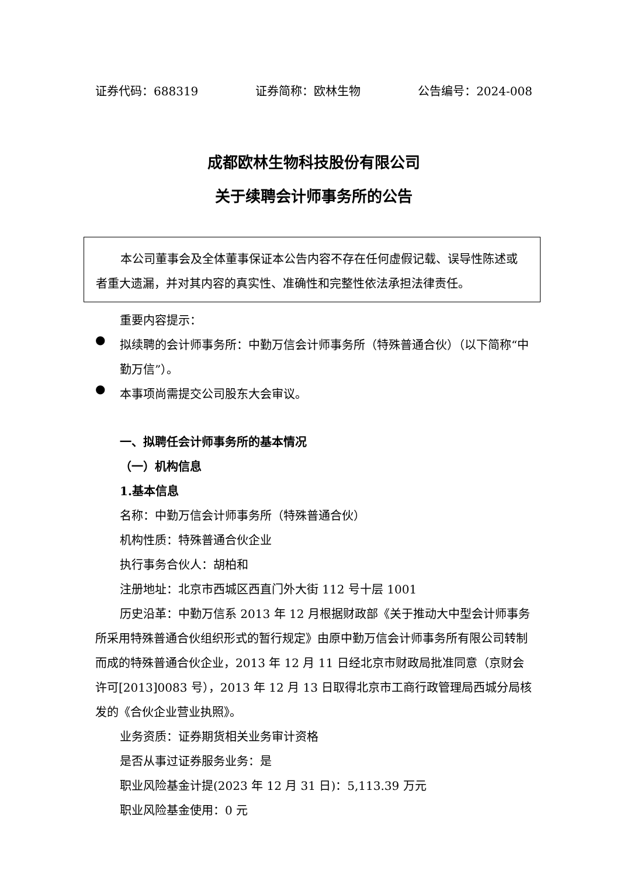证券代码：688319 证券简称：欧林生物 公告编号：2024-008
成都欧林生物科技股份有限公司
关于续聘会计师事务所的公告
本公司董事会及全体董事保证本公告内容不存在任何虚假记载、误导性陈述或者重大遗漏，并对其内容的真实性、准确性和完整性依法承担法律责任。
重要内容提示：
●
拟续聘的会计师事务所：中勤万信会计师事务所（特殊普通合伙）（以下简称“中勤万信”）。
●
本事项尚需提交公司股东大会审议。
一、拟聘任会计师事务所的基本情况
（一）机构信息
1.基本信息
名称：中勤万信会计师事务所（特殊普通合伙）
机构性质：特殊普通合伙企业
执行事务合伙人：胡柏和
注册地址：北京市西城区西直门外大街 112 号十层 1001
历史沿革：中勤万信系 2013 年 12 月根据财政部《关于推动大中型会计师事务所采用特殊普通合伙组织形式的暂行规定》由原中勤万信会计师事务所有限公司转制而成的特殊普通合伙企业，2013 年 12 月 11 日经北京市财政局批准同意（京财会许可[2013]0083 号），2013 年 12 月 13 日取得北京市工商行政管理局西城分局核发的《合伙企业营业执照》。
业务资质：证券期货相关业务审计资格
是否从事过证券服务业务：是
职业风险基金计提(2023 年 12 月 31 日)：5,113.39 万元
职业风险基金使用：0 元